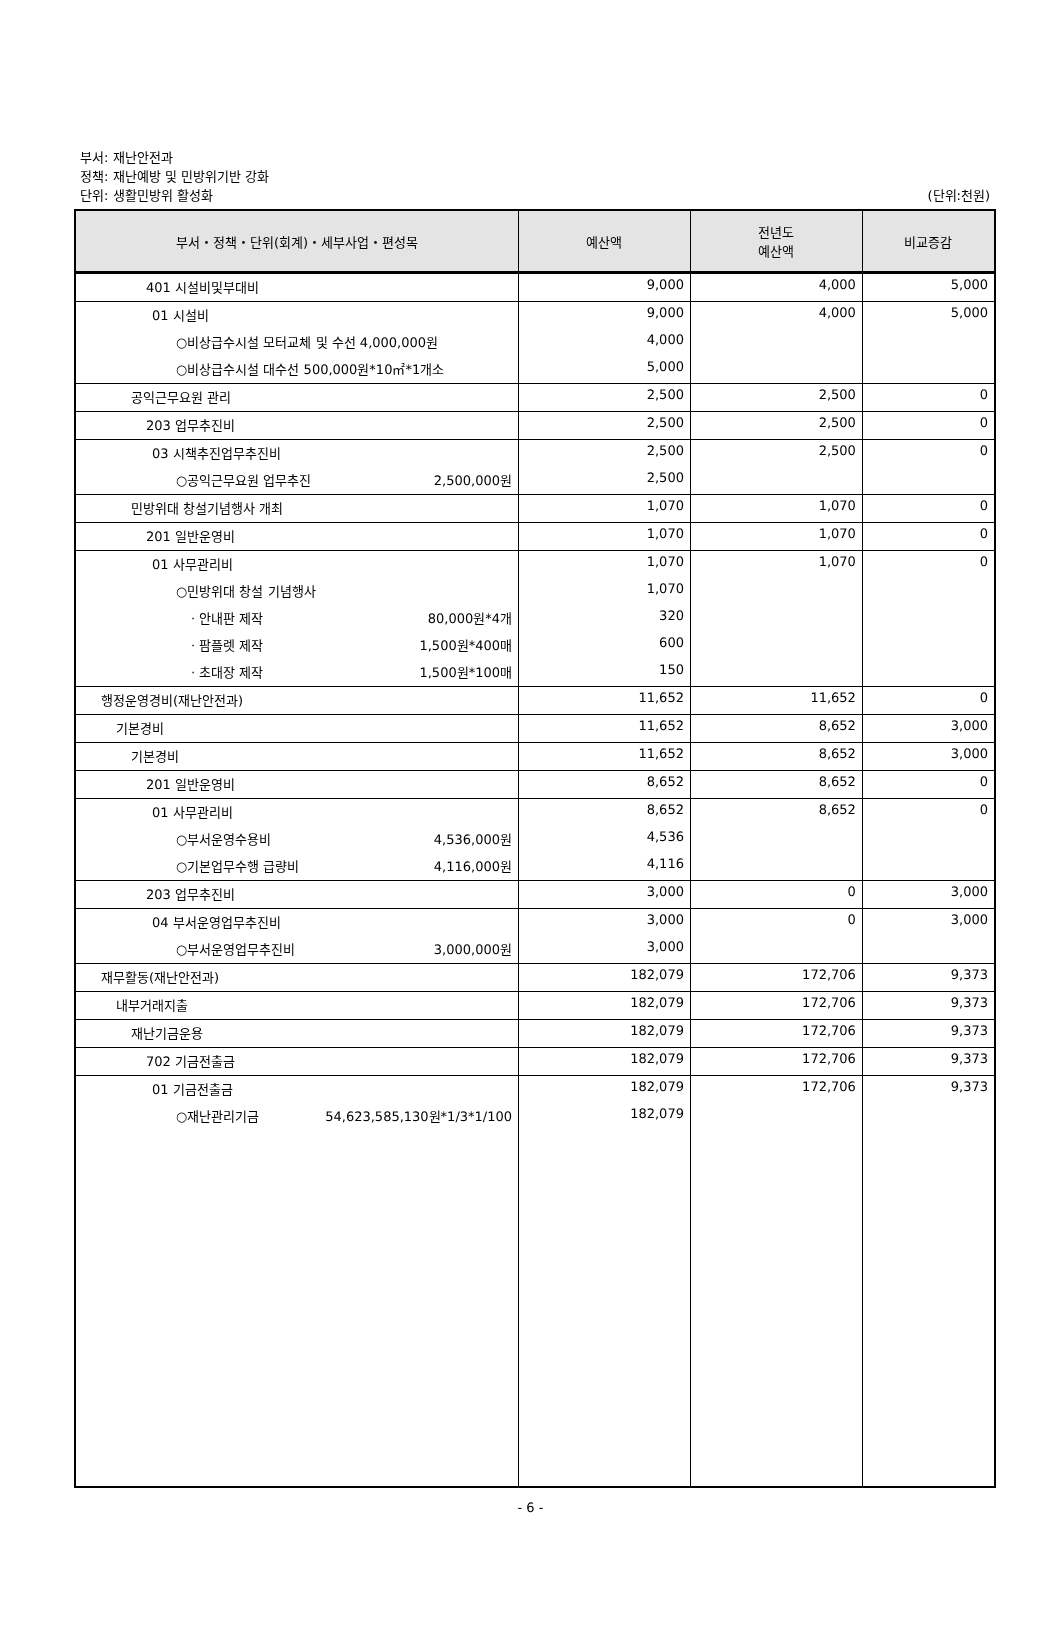부서: 재난안전과
정책: 재난예방 및 민방위기반 강화
단위: 생활민방위 활성화
(단위:천원)
| 부서・정책・단위(회계)・세부사업・편성목 | 예산액 | 전년도 예산액 | 비교증감 |
| --- | --- | --- | --- |
| 401 시설비및부대비 | 9,000 | 4,000 | 5,000 |
| 01 시설비 | 9,000 | 4,000 | 5,000 |
| ○비상급수시설 모터교체 및 수선 4,000,000원 | 4,000 | | |
| ○비상급수시설 대수선 500,000원*10㎡*1개소 | 5,000 | | |
| 공익근무요원 관리 | 2,500 | 2,500 | 0 |
| 203 업무추진비 | 2,500 | 2,500 | 0 |
| 03 시책추진업무추진비 | 2,500 | 2,500 | 0 |
| ○공익근무요원 업무추진 2,500,000원 | 2,500 | | |
| 민방위대 창설기념행사 개최 | 1,070 | 1,070 | 0 |
| 201 일반운영비 | 1,070 | 1,070 | 0 |
| 01 사무관리비 | 1,070 | 1,070 | 0 |
| ○민방위대 창설 기념행사 | 1,070 | | |
| · 안내판 제작 80,000원*4개 | 320 | | |
| · 팜플렛 제작 1,500원*400매 | 600 | | |
| · 초대장 제작 1,500원*100매 | 150 | | |
| 행정운영경비(재난안전과) | 11,652 | 11,652 | 0 |
| 기본경비 | 11,652 | 8,652 | 3,000 |
| 기본경비 | 11,652 | 8,652 | 3,000 |
| 201 일반운영비 | 8,652 | 8,652 | 0 |
| 01 사무관리비 | 8,652 | 8,652 | 0 |
| ○부서운영수용비 4,536,000원 | 4,536 | | |
| ○기본업무수행 급량비 4,116,000원 | 4,116 | | |
| 203 업무추진비 | 3,000 | 0 | 3,000 |
| 04 부서운영업무추진비 | 3,000 | 0 | 3,000 |
| ○부서운영업무추진비 3,000,000원 | 3,000 | | |
| 재무활동(재난안전과) | 182,079 | 172,706 | 9,373 |
| 내부거래지출 | 182,079 | 172,706 | 9,373 |
| 재난기금운용 | 182,079 | 172,706 | 9,373 |
| 702 기금전출금 | 182,079 | 172,706 | 9,373 |
| 01 기금전출금 | 182,079 | 172,706 | 9,373 |
| ○재난관리기금 54,623,585,130원*1/3*1/100 | 182,079 | | |
- 6 -